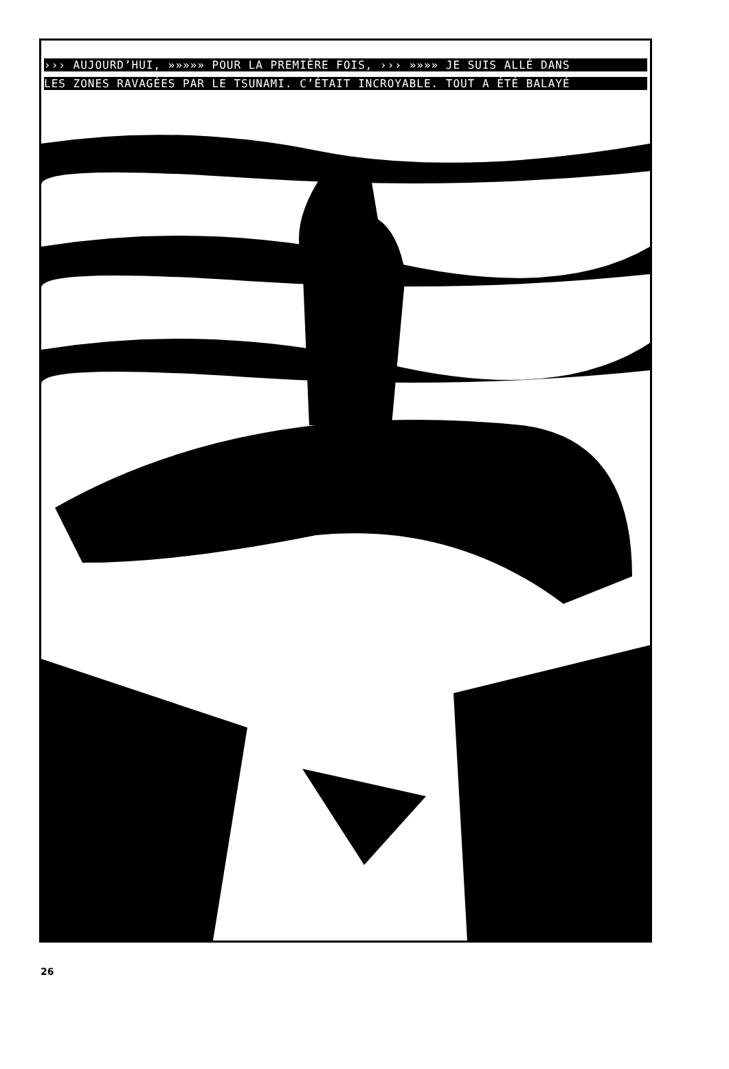››› AUJOURD’HUI, »»»»» POUR LA PREMIÈRE FOIS, ››› »»»» JE SUIS ALLÉ DANS
LES ZONES RAVAGÉES PAR LE TSUNAMI. C’ÉTAIT INCROYABLE. TOUT A ÉTÉ BALAYÉ
26